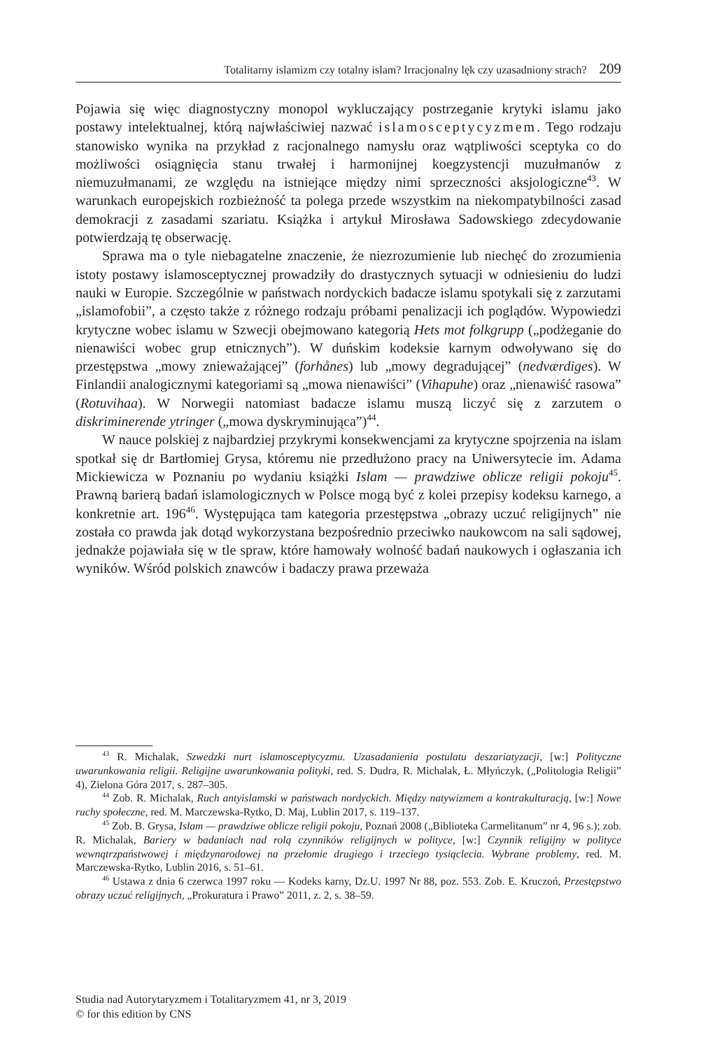Totalitarny islamizm czy totalny islam? Irracjonalny lęk czy uzasadniony strach? 209
Pojawia się więc diagnostyczny monopol wykluczający postrzeganie krytyki islamu jako postawy intelektualnej, którą najwłaściwiej nazwać islamosceptycyzmem. Tego rodzaju stanowisko wynika na przykład z racjonalnego namysłu oraz wątpliwości sceptyka co do możliwości osiągnięcia stanu trwałej i harmonijnej koegzystencji muzułmanów z niemuzułmanami, ze względu na istniejące między nimi sprzeczności aksjologiczne<sup>43</sup>. W warunkach europejskich rozbieżność ta polega przede wszystkim na niekompatybilności zasad demokracji z zasadami szariatu. Książka i artykuł Mirosława Sadowskiego zdecydowanie potwierdzają tę obserwację.
Sprawa ma o tyle niebagatelne znaczenie, że niezrozumienie lub niechęć do zrozumienia istoty postawy islamosceptycznej prowadziły do drastycznych sytuacji w odniesieniu do ludzi nauki w Europie. Szczególnie w państwach nordyckich badacze islamu spotykali się z zarzutami „islamofobii”, a często także z różnego rodzaju próbami penalizacji ich poglądów. Wypowiedzi krytyczne wobec islamu w Szwecji obejmowano kategorią Hets mot folkgrupp („podżeganie do nienawiści wobec grup etnicznych”). W duńskim kodeksie karnym odwoływano się do przestępstwa „mowy znieważającej” (forhånes) lub „mowy degradującej” (nedværdiges). W Finlandii analogicznymi kategoriami są „mowa nienawiści” (Vihapuhe) oraz „nienawiść rasowa” (Rotuvihaa). W Norwegii natomiast badacze islamu muszą liczyć się z zarzutem o diskriminerende ytringer („mowa dyskryminująca”)<sup>44</sup>.
W nauce polskiej z najbardziej przykrymi konsekwencjami za krytyczne spojrzenia na islam spotkał się dr Bartłomiej Grysa, któremu nie przedłużono pracy na Uniwersytecie im. Adama Mickiewicza w Poznaniu po wydaniu książki Islam — prawdziwe oblicze religii pokoju<sup>45</sup>. Prawną barierą badań islamologicznych w Polsce mogą być z kolei przepisy kodeksu karnego, a konkretnie art. 196<sup>46</sup>. Występująca tam kategoria przestępstwa „obrazy uczuć religijnych” nie została co prawda jak dotąd wykorzystana bezpośrednio przeciwko naukowcom na sali sądowej, jednakże pojawiała się w tle spraw, które hamowały wolność badań naukowych i ogłaszania ich wyników. Wśród polskich znawców i badaczy prawa przeważa
<sup>43</sup> R. Michalak, Szwedzki nurt islamosceptycyzmu. Uzasadanienia postulatu deszariatyzacji, [w:] Polityczne uwarunkowania religii. Religijne uwarunkowania polityki, red. S. Dudra, R. Michalak, Ł. Młyńczyk, („Politologia Religii” 4), Zielona Góra 2017, s. 287–305.
<sup>44</sup> Zob. R. Michalak, Ruch antyislamski w państwach nordyckich. Między natywizmem a kontrakulturacją, [w:] Nowe ruchy społeczne, red. M. Marczewska-Rytko, D. Maj, Lublin 2017, s. 119–137.
<sup>45</sup> Zob. B. Grysa, Islam — prawdziwe oblicze religii pokoju, Poznań 2008 („Biblioteka Carmelitanum” nr 4, 96 s.); zob. R. Michalak, Bariery w badaniach nad rolą czynników religijnych w polityce, [w:] Czynnik religijny w polityce wewnątrzpaństwowej i międzynarodowej na przełomie drugiego i trzeciego tysiąclecia. Wybrane problemy, red. M. Marczewska-Rytko, Lublin 2016, s. 51–61.
<sup>46</sup> Ustawa z dnia 6 czerwca 1997 roku — Kodeks karny, Dz.U. 1997 Nr 88, poz. 553. Zob. E. Kruczoń, Przestępstwo obrazy uczuć religijnych, „Prokuratura i Prawo” 2011, z. 2, s. 38–59.
Studia nad Autorytaryzmem i Totalitaryzmem 41, nr 3, 2019
© for this edition by CNS